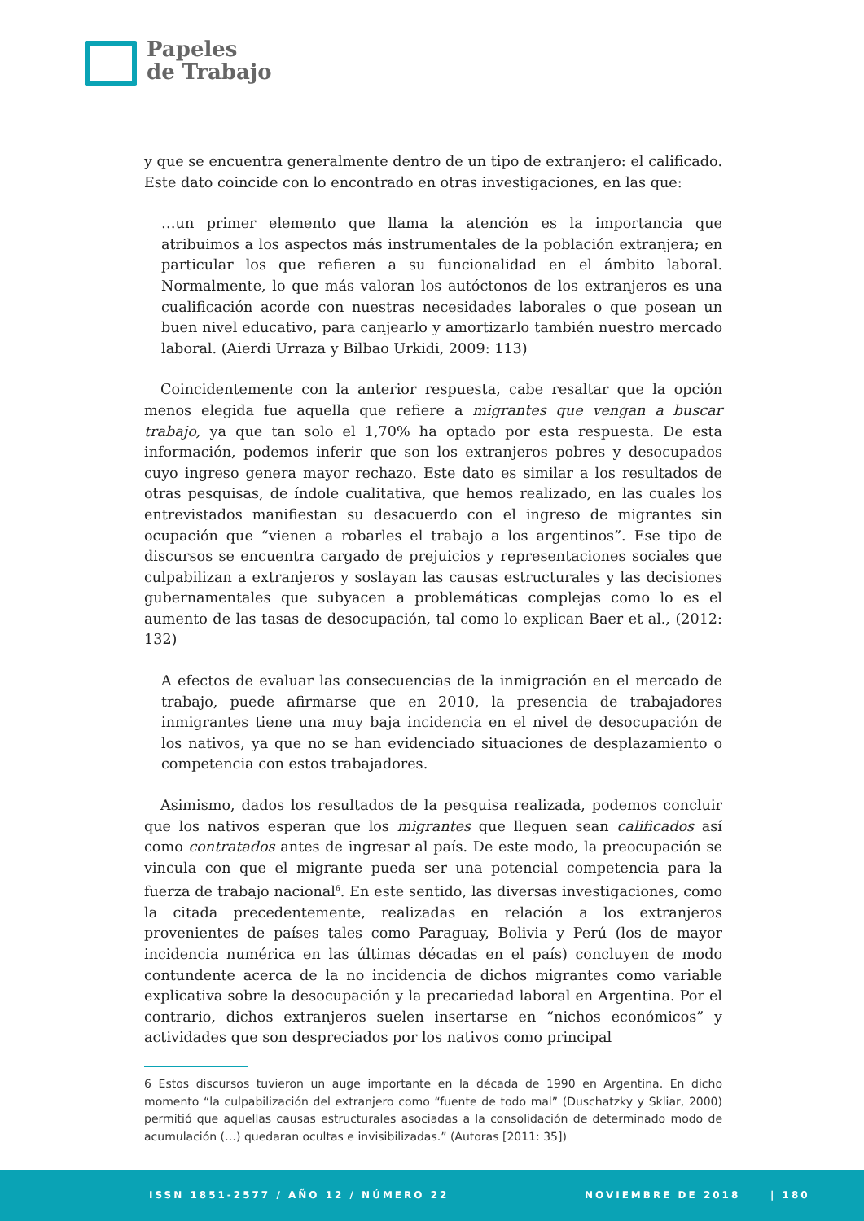Papeles
de Trabajo
y que se encuentra generalmente dentro de un tipo de extranjero: el calificado. Este dato coincide con lo encontrado en otras investigaciones, en las que:
…un primer elemento que llama la atención es la importancia que atribuimos a los aspectos más instrumentales de la población extranjera; en particular los que refieren a su funcionalidad en el ámbito laboral. Normalmente, lo que más valoran los autóctonos de los extranjeros es una cualificación acorde con nuestras necesidades laborales o que posean un buen nivel educativo, para canjearlo y amortizarlo también nuestro mercado laboral. (Aierdi Urraza y Bilbao Urkidi, 2009: 113)
Coincidentemente con la anterior respuesta, cabe resaltar que la opción menos elegida fue aquella que refiere a migrantes que vengan a buscar trabajo, ya que tan solo el 1,70% ha optado por esta respuesta. De esta información, podemos inferir que son los extranjeros pobres y desocupados cuyo ingreso genera mayor rechazo. Este dato es similar a los resultados de otras pesquisas, de índole cualitativa, que hemos realizado, en las cuales los entrevistados manifiestan su desacuerdo con el ingreso de migrantes sin ocupación que “vienen a robarles el trabajo a los argentinos”. Ese tipo de discursos se encuentra cargado de prejuicios y representaciones sociales que culpabilizan a extranjeros y soslayan las causas estructurales y las decisiones gubernamentales que subyacen a problemáticas complejas como lo es el aumento de las tasas de desocupación, tal como lo explican Baer et al., (2012: 132)
A efectos de evaluar las consecuencias de la inmigración en el mercado de trabajo, puede afirmarse que en 2010, la presencia de trabajadores inmigrantes tiene una muy baja incidencia en el nivel de desocupación de los nativos, ya que no se han evidenciado situaciones de desplazamiento o competencia con estos trabajadores.
Asimismo, dados los resultados de la pesquisa realizada, podemos concluir que los nativos esperan que los migrantes que lleguen sean calificados así como contratados antes de ingresar al país. De este modo, la preocupación se vincula con que el migrante pueda ser una potencial competencia para la fuerza de trabajo nacional<sup>6</sup>. En este sentido, las diversas investigaciones, como la citada precedentemente, realizadas en relación a los extranjeros provenientes de países tales como Paraguay, Bolivia y Perú (los de mayor incidencia numérica en las últimas décadas en el país) concluyen de modo contundente acerca de la no incidencia de dichos migrantes como variable explicativa sobre la desocupación y la precariedad laboral en Argentina. Por el contrario, dichos extranjeros suelen insertarse en “nichos económicos” y actividades que son despreciados por los nativos como principal
6 Estos discursos tuvieron un auge importante en la década de 1990 en Argentina. En dicho momento “la culpabilización del extranjero como “fuente de todo mal” (Duschatzky y Skliar, 2000) permitió que aquellas causas estructurales asociadas a la consolidación de determinado modo de acumulación (…) quedaran ocultas e invisibilizadas.” (Autoras [2011: 35])
ISSN 1851-2577 / AÑO 12 / NÚMERO 22 NOVIEMBRE DE 2018 | 180